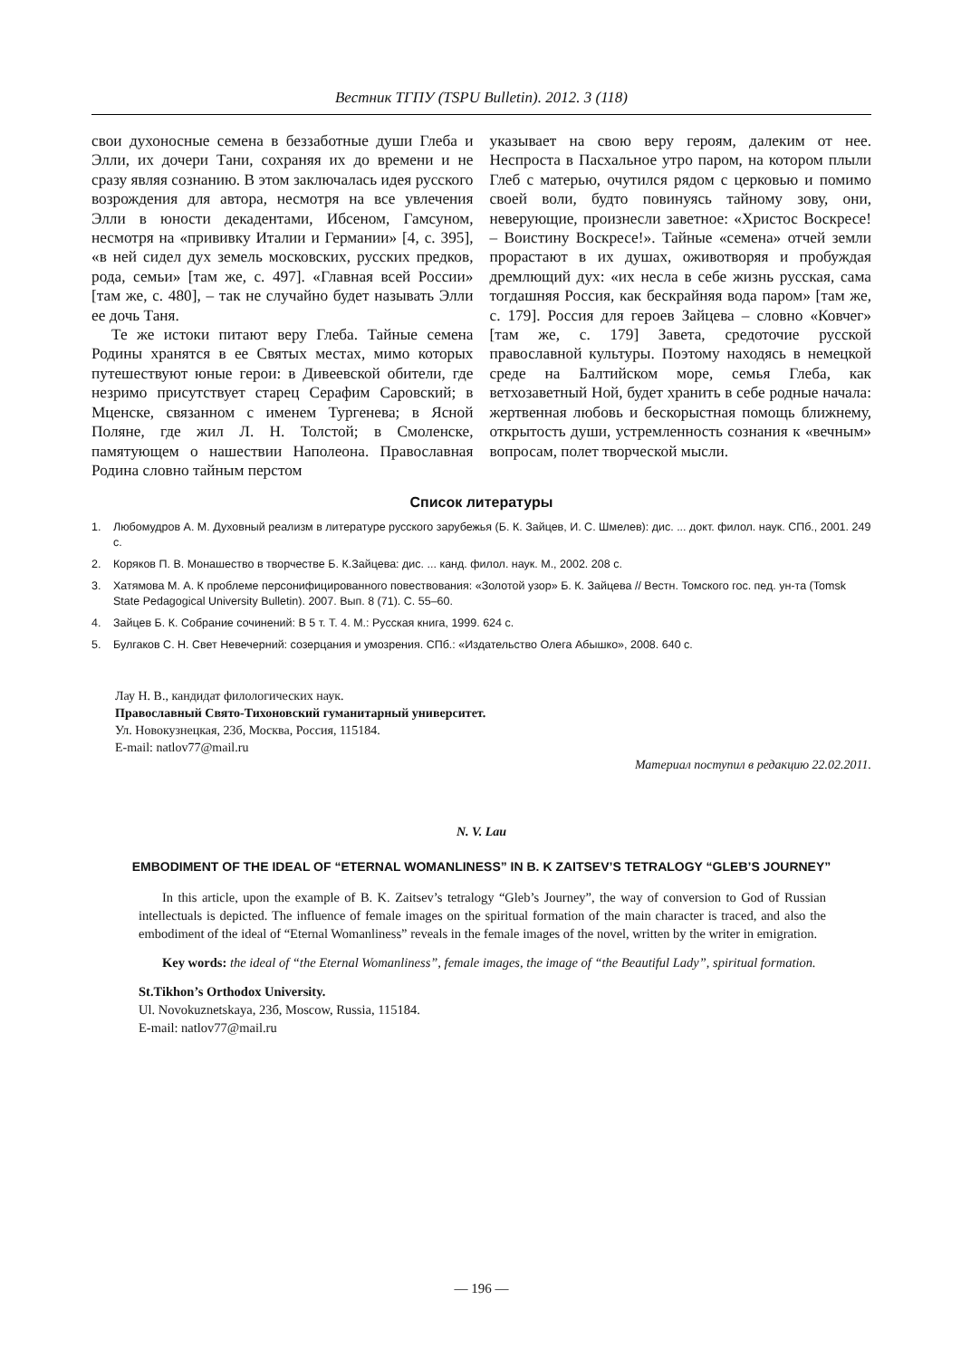Вестник ТГПУ (TSPU Bulletin). 2012. 3 (118)
свои духоносные семена в беззаботные души Глеба и Элли, их дочери Тани, сохраняя их до времени и не сразу являя сознанию. В этом заключалась идея русского возрождения для автора, несмотря на все увлечения Элли в юности декадентами, Ибсеном, Гамсуном, несмотря на «прививку Италии и Германии» [4, с. 395], «в ней сидел дух земель московских, русских предков, рода, семьи» [там же, с. 497]. «Главная всей России» [там же, с. 480], – так не случайно будет называть Элли ее дочь Таня.
Те же истоки питают веру Глеба. Тайные семена Родины хранятся в ее Святых местах, мимо которых путешествуют юные герои: в Дивеевской обители, где незримо присутствует старец Серафим Саровский; в Мценске, связанном с именем Тургенева; в Ясной Поляне, где жил Л. Н. Толстой; в Смоленске, памятующем о нашествии Наполеона. Православная Родина словно тайным перстом
указывает на свою веру героям, далеким от нее. Неспроста в Пасхальное утро паром, на котором плыли Глеб с матерью, очутился рядом с церковью и помимо своей воли, будто повинуясь тайному зову, они, неверующие, произнесли заветное: «Христос Воскресе! – Воистину Воскресе!». Тайные «семена» отчей земли прорастают в их душах, оживотворяя и пробуждая дремлющий дух: «их несла в себе жизнь русская, сама тогдашняя Россия, как бескрайняя вода паром» [там же, с. 179]. Россия для героев Зайцева – словно «Ковчег» [там же, с. 179] Завета, средоточие русской православной культуры. Поэтому находясь в немецкой среде на Балтийском море, семья Глеба, как ветхозаветный Ной, будет хранить в себе родные начала: жертвенная любовь и бескорыстная помощь ближнему, открытость души, устремленность сознания к «вечным» вопросам, полет творческой мысли.
Список литературы
1. Любомудров А. М. Духовный реализм в литературе русского зарубежья (Б. К. Зайцев, И. С. Шмелев): дис. ... докт. филол. наук. СПб., 2001. 249 с.
2. Коряков П. В. Монашество в творчестве Б. К.Зайцева: дис. ... канд. филол. наук. М., 2002. 208 с.
3. Хатямова М. А. К проблеме персонифицированного повествования: «Золотой узор» Б. К. Зайцева // Вестн. Томского гос. пед. ун-та (Tomsk State Pedagogical University Bulletin). 2007. Вып. 8 (71). С. 55–60.
4. Зайцев Б. К. Собрание сочинений: В 5 т. Т. 4. М.: Русская книга, 1999. 624 с.
5. Булгаков С. Н. Свет Невечерний: созерцания и умозрения. СПб.: «Издательство Олега Абышко», 2008. 640 с.
Лау Н. В., кандидат филологических наук.
Православный Свято-Тихоновский гуманитарный университет.
Ул. Новокузнецкая, 23б, Москва, Россия, 115184.
E-mail: natlov77@mail.ru
Материал поступил в редакцию 22.02.2011.
N. V. Lau
EMBODIMENT OF THE IDEAL OF “ETERNAL WOMANLINESS” IN B. K ZAITSEV’S TETRALOGY “GLEB’S JOURNEY”
In this article, upon the example of B. K. Zaitsev’s tetralogy “Gleb’s Journey”, the way of conversion to God of Russian intellectuals is depicted. The influence of female images on the spiritual formation of the main character is traced, and also the embodiment of the ideal of “Eternal Womanliness” reveals in the female images of the novel, written by the writer in emigration.
Key words: the ideal of “the Eternal Womanliness”, female images, the image of “the Beautiful Lady”, spiritual formation.
St.Tikhon’s Orthodox University.
Ul. Novokuznetskaya, 23б, Moscow, Russia, 115184.
E-mail: natlov77@mail.ru
— 196 —